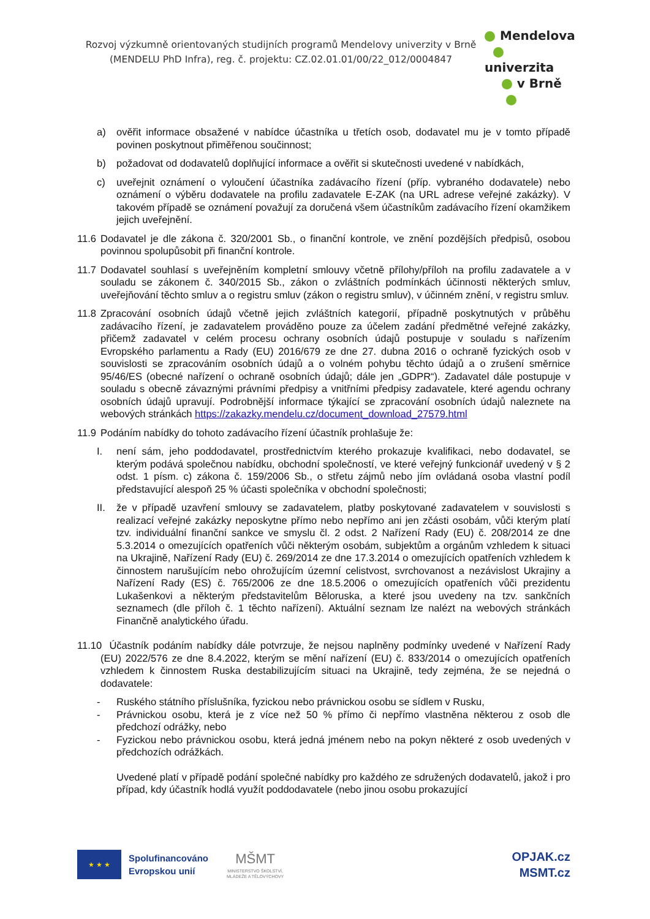Rozvoj výzkumně orientovaných studijních programů Mendelovy univerzity v Brně
(MENDELU PhD Infra), reg. č. projektu: CZ.02.01.01/00/22_012/0004847
Mendelova
univerzita
v Brně
a) ověřit informace obsažené v nabídce účastníka u třetích osob, dodavatel mu je v tomto případě povinen poskytnout přiměřenou součinnost;
b) požadovat od dodavatelů doplňující informace a ověřit si skutečnosti uvedené v nabídkách,
c) uveřejnit oznámení o vyloučení účastníka zadávacího řízení (příp. vybraného dodavatele) nebo oznámení o výběru dodavatele na profilu zadavatele E-ZAK (na URL adrese veřejné zakázky). V takovém případě se oznámení považují za doručená všem účastníkům zadávacího řízení okamžikem jejich uveřejnění.
11.6
Dodavatel je dle zákona č. 320/2001 Sb., o finanční kontrole, ve znění pozdějších předpisů, osobou povinnou spolupůsobit při finanční kontrole.
11.7
Dodavatel souhlasí s uveřejněním kompletní smlouvy včetně přílohy/příloh na profilu zadavatele a v souladu se zákonem č. 340/2015 Sb., zákon o zvláštních podmínkách účinnosti některých smluv, uveřejňování těchto smluv a o registru smluv (zákon o registru smluv), v účinném znění, v registru smluv.
11.8
Zpracování osobních údajů včetně jejich zvláštních kategorií, případně poskytnutých v průběhu zadávacího řízení, je zadavatelem prováděno pouze za účelem zadání předmětné veřejné zakázky, přičemž zadavatel v celém procesu ochrany osobních údajů postupuje v souladu s nařízením Evropského parlamentu a Rady (EU) 2016/679 ze dne 27. dubna 2016 o ochraně fyzických osob v souvislosti se zpracováním osobních údajů a o volném pohybu těchto údajů a o zrušení směrnice 95/46/ES (obecné nařízení o ochraně osobních údajů; dále jen „GDPR“). Zadavatel dále postupuje v souladu s obecně závaznými právními předpisy a vnitřními předpisy zadavatele, které agendu ochrany osobních údajů upravují. Podrobnější informace týkající se zpracování osobních údajů naleznete na webových stránkách https://zakazky.mendelu.cz/document_download_27579.html
11.9
Podáním nabídky do tohoto zadávacího řízení účastník prohlašuje že:
I. není sám, jeho poddodavatel, prostřednictvím kterého prokazuje kvalifikaci, nebo dodavatel, se kterým podává společnou nabídku, obchodní společností, ve které veřejný funkcionář uvedený v § 2 odst. 1 písm. c) zákona č. 159/2006 Sb., o střetu zájmů nebo jím ovládaná osoba vlastní podíl představující alespoň 25 % účasti společníka v obchodní společnosti;
II.
že v případě uzavření smlouvy se zadavatelem, platby poskytované zadavatelem v souvislosti s realizací veřejné zakázky neposkytne přímo nebo nepřímo ani jen zčásti osobám, vůči kterým platí tzv. individuální finanční sankce ve smyslu čl. 2 odst. 2 Nařízení Rady (EU) č. 208/2014 ze dne 5.3.2014 o omezujících opatřeních vůči některým osobám, subjektům a orgánům vzhledem k situaci na Ukrajině, Nařízení Rady (EU) č. 269/2014 ze dne 17.3.2014 o omezujících opatřeních vzhledem k činnostem narušujícím nebo ohrožujícím územní celistvost, svrchovanost a nezávislost Ukrajiny a Nařízení Rady (ES) č. 765/2006 ze dne 18.5.2006 o omezujících opatřeních vůči prezidentu Lukašenkovi a některým představitelům Běloruska, a které jsou uvedeny na tzv. sankčních seznamech (dle příloh č. 1 těchto nařízení). Aktuální seznam lze nalézt na webových stránkách Finančně analytického úřadu.
11.10
Účastník podáním nabídky dále potvrzuje, že nejsou naplněny podmínky uvedené v Nařízení Rady (EU) 2022/576 ze dne 8.4.2022, kterým se mění nařízení (EU) č. 833/2014 o omezujících opatřeních vzhledem k činnostem Ruska destabilizujícím situaci na Ukrajině, tedy zejména, že se nejedná o dodavatele:
- Ruského státního příslušníka, fyzickou nebo právnickou osobu se sídlem v Rusku,
- Právnickou osobu, která je z více než 50 % přímo či nepřímo vlastněna některou z osob dle předchozí odrážky, nebo
- Fyzickou nebo právnickou osobu, která jedná jménem nebo na pokyn některé z osob uvedených v předchozích odrážkách.
Uvedené platí v případě podání společné nabídky pro každého ze sdružených dodavatelů, jakož i pro případ, kdy účastník hodlá využít poddodavatele (nebo jinou osobu prokazující
★ ★ ★
Spolufinancováno
Evropskou unií
MŠMT
MINISTERSTVO ŠKOLSTVÍ,
MLÁDEŽE A TĚLOVÝCHOVY
OPJAK.cz
MSMT.cz